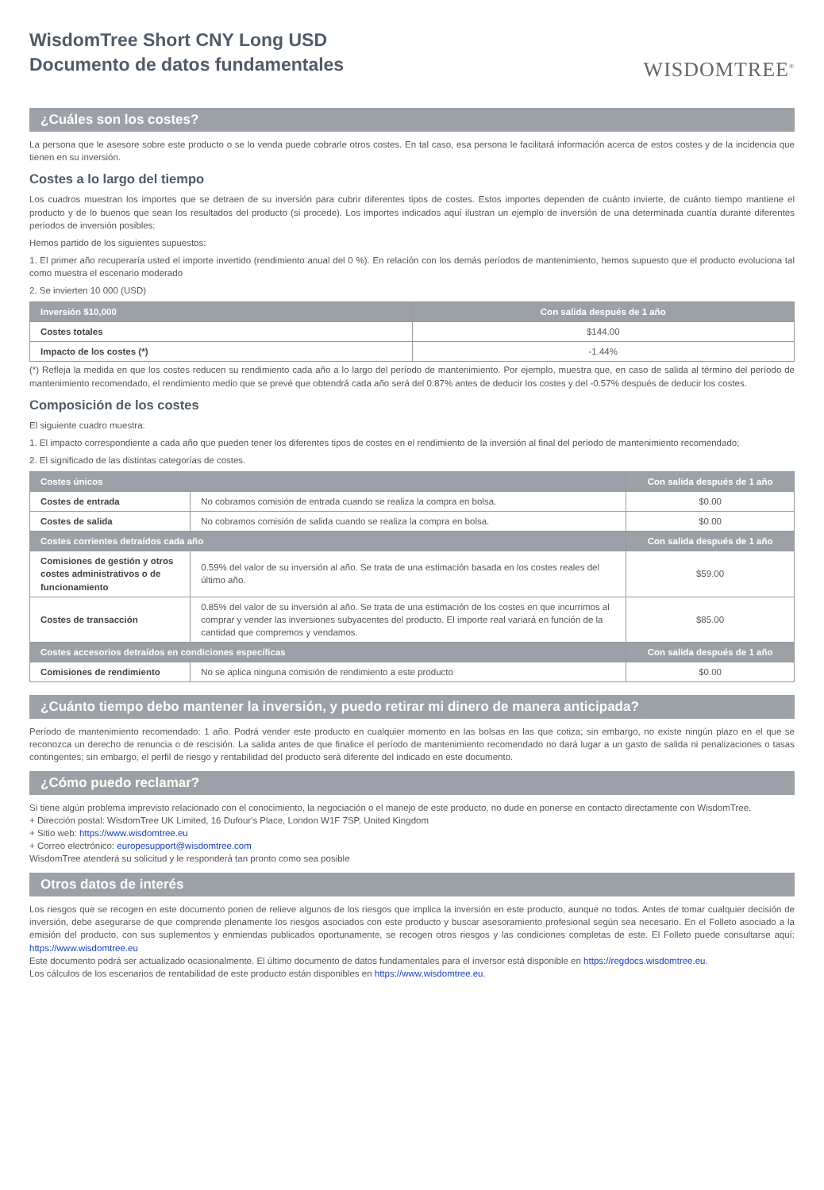WisdomTree Short CNY Long USD
Documento de datos fundamentales
WISDOMTREE<sup>®</sup>
¿Cuáles son los costes?
La persona que le asesore sobre este producto o se lo venda puede cobrarle otros costes. En tal caso, esa persona le facilitará información acerca de estos costes y de la incidencia que tienen en su inversión.
Costes a lo largo del tiempo
Los cuadros muestran los importes que se detraen de su inversión para cubrir diferentes tipos de costes. Estos importes dependen de cuánto invierte, de cuánto tiempo mantiene el producto y de lo buenos que sean los resultados del producto (si procede). Los importes indicados aquí ilustran un ejemplo de inversión de una determinada cuantía durante diferentes períodos de inversión posibles:
Hemos partido de los siguientes supuestos:
1. El primer año recuperaría usted el importe invertido (rendimiento anual del 0 %). En relación con los demás períodos de mantenimiento, hemos supuesto que el producto evoluciona tal como muestra el escenario moderado
2. Se invierten 10 000 (USD)
| Inversión $10,000 | Con salida después de 1 año |
| --- | --- |
| Costes totales | $144.00 |
| Impacto de los costes (*) | -1.44% |
(*) Refleja la medida en que los costes reducen su rendimiento cada año a lo largo del período de mantenimiento. Por ejemplo, muestra que, en caso de salida al término del período de mantenimiento recomendado, el rendimiento medio que se prevé que obtendrá cada año será del 0.87% antes de deducir los costes y del -0.57% después de deducir los costes.
Composición de los costes
El siguiente cuadro muestra:
1. El impacto correspondiente a cada año que pueden tener los diferentes tipos de costes en el rendimiento de la inversión al final del período de mantenimiento recomendado;
2. El significado de las distintas categorías de costes.
| Costes únicos | | Con salida después de 1 año |
| --- | --- | --- |
| Costes de entrada | No cobramos comisión de entrada cuando se realiza la compra en bolsa. | $0.00 |
| Costes de salida | No cobramos comisión de salida cuando se realiza la compra en bolsa. | $0.00 |
| Costes corrientes detraídos cada año | | Con salida después de 1 año |
| Comisiones de gestión y otros costes administrativos o de funcionamiento | 0.59% del valor de su inversión al año. Se trata de una estimación basada en los costes reales del último año. | $59.00 |
| Costes de transacción | 0.85% del valor de su inversión al año. Se trata de una estimación de los costes en que incurrimos al comprar y vender las inversiones subyacentes del producto. El importe real variará en función de la cantidad que compremos y vendamos. | $85.00 |
| Costes accesorios detraídos en condiciones específicas | | Con salida después de 1 año |
| Comisiones de rendimiento | No se aplica ninguna comisión de rendimiento a este producto | $0.00 |
¿Cuánto tiempo debo mantener la inversión, y puedo retirar mi dinero de manera anticipada?
Período de mantenimiento recomendado: 1 año. Podrá vender este producto en cualquier momento en las bolsas en las que cotiza; sin embargo, no existe ningún plazo en el que se reconozca un derecho de renuncia o de rescisión. La salida antes de que finalice el período de mantenimiento recomendado no dará lugar a un gasto de salida ni penalizaciones o tasas contingentes; sin embargo, el perfil de riesgo y rentabilidad del producto será diferente del indicado en este documento.
¿Cómo puedo reclamar?
Si tiene algún problema imprevisto relacionado con el conocimiento, la negociación o el manejo de este producto, no dude en ponerse en contacto directamente con WisdomTree.
+ Dirección postal: WisdomTree UK Limited, 16 Dufour's Place, London W1F 7SP, United Kingdom
+ Sitio web: https://www.wisdomtree.eu
+ Correo electrónico: europesupport@wisdomtree.com
WisdomTree atenderá su solicitud y le responderá tan pronto como sea posible
Otros datos de interés
Los riesgos que se recogen en este documento ponen de relieve algunos de los riesgos que implica la inversión en este producto, aunque no todos. Antes de tomar cualquier decisión de inversión, debe asegurarse de que comprende plenamente los riesgos asociados con este producto y buscar asesoramiento profesional según sea necesario. En el Folleto asociado a la emisión del producto, con sus suplementos y enmiendas publicados oportunamente, se recogen otros riesgos y las condiciones completas de este. El Folleto puede consultarse aquí: https://www.wisdomtree.eu
Este documento podrá ser actualizado ocasionalmente. El último documento de datos fundamentales para el inversor está disponible en https://regdocs.wisdomtree.eu.
Los cálculos de los escenarios de rentabilidad de este producto están disponibles en https://www.wisdomtree.eu.